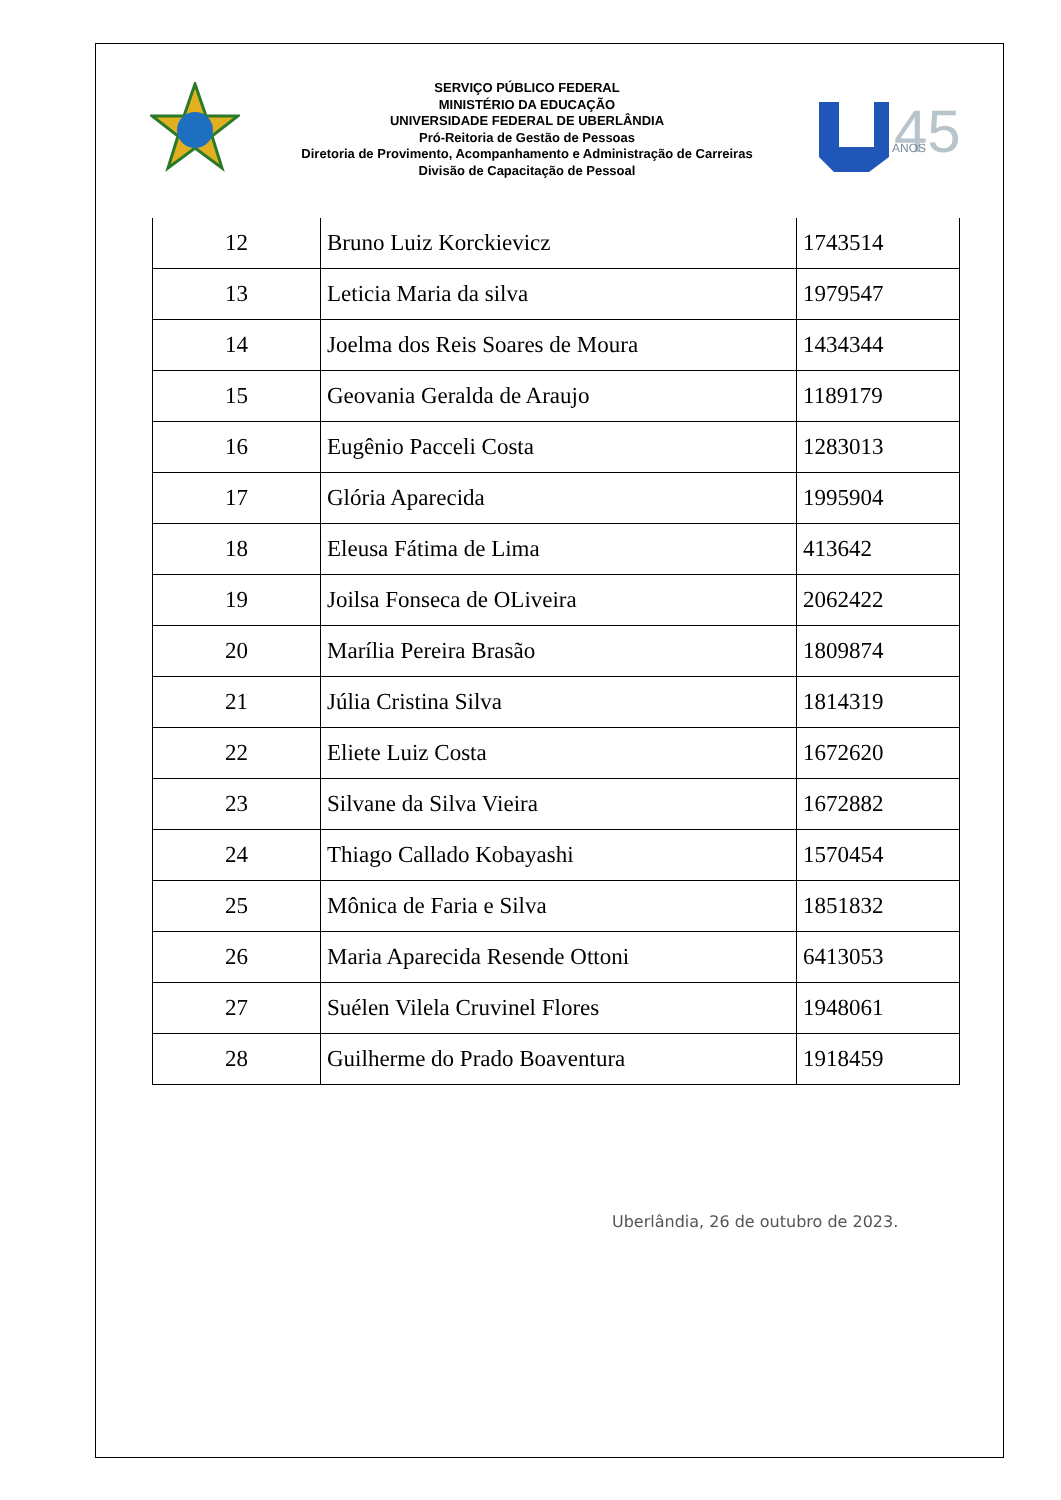SERVIÇO PÚBLICO FEDERAL
MINISTÉRIO DA EDUCAÇÃO
UNIVERSIDADE FEDERAL DE UBERLÂNDIA
Pró-Reitoria de Gestão de Pessoas
Diretoria de Provimento, Acompanhamento e Administração de Carreiras
Divisão de Capacitação de Pessoal
45
ANOS
| 12 | Bruno Luiz Korckievicz | 1743514 |
| 13 | Leticia Maria da silva | 1979547 |
| 14 | Joelma dos Reis Soares de Moura | 1434344 |
| 15 | Geovania Geralda de Araujo | 1189179 |
| 16 | Eugênio Pacceli Costa | 1283013 |
| 17 | Glória Aparecida | 1995904 |
| 18 | Eleusa Fátima de Lima | 413642 |
| 19 | Joilsa Fonseca de OLiveira | 2062422 |
| 20 | Marília Pereira Brasão | 1809874 |
| 21 | Júlia Cristina Silva | 1814319 |
| 22 | Eliete Luiz Costa | 1672620 |
| 23 | Silvane da Silva Vieira | 1672882 |
| 24 | Thiago Callado Kobayashi | 1570454 |
| 25 | Mônica de Faria e Silva | 1851832 |
| 26 | Maria Aparecida Resende Ottoni | 6413053 |
| 27 | Suélen Vilela Cruvinel Flores | 1948061 |
| 28 | Guilherme do Prado Boaventura | 1918459 |
Uberlândia, 26 de outubro de 2023.